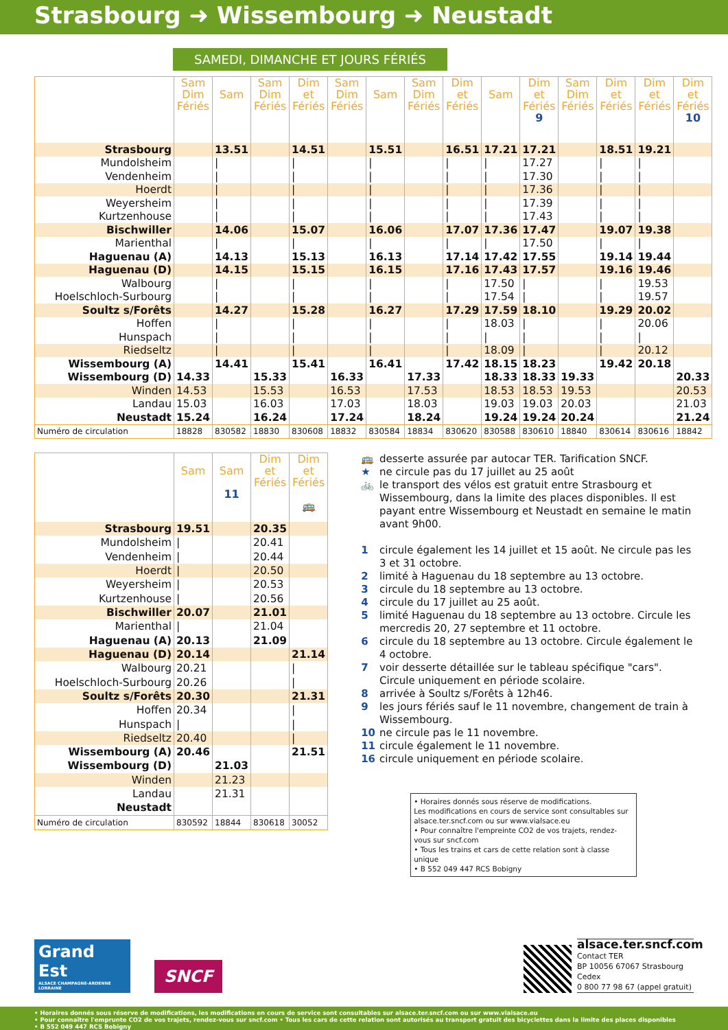Strasbourg ➜ Wissembourg ➜ Neustadt
SAMEDI, DIMANCHE ET JOURS FÉRIÉS
| | Sam Dim Fériés | Sam | Sam Dim Fériés | Dim et Fériés | Sam Dim Fériés | Sam | Sam Dim Fériés | Dim et Fériés | Sam | Dim et Fériés 9 | Sam Dim Fériés | Dim et Fériés | Dim et Fériés | Dim et Fériés 10 |
| --- | --- | --- | --- | --- | --- | --- | --- | --- | --- | --- | --- | --- | --- | --- |
| Strasbourg | | 13.51 | | 14.51 | | 15.51 | | 16.51 | 17.21 | 17.21 | | 18.51 | 19.21 | |
| Mundolsheim | | / | | / | | / | | / | / | 17.27 | | / | / | |
| Vendenheim | | / | | / | | / | | / | / | 17.30 | | / | / | |
| Hoerdt | | / | | / | | / | | / | / | 17.36 | | / | / | |
| Weyersheim | | / | | / | | / | | / | / | 17.39 | | / | / | |
| Kurtzenhouse | | / | | / | | / | | / | / | 17.43 | | / | / | |
| Bischwiller | | 14.06 | | 15.07 | | 16.06 | | 17.07 | 17.36 | 17.47 | | 19.07 | 19.38 | |
| Marienthal | | / | | / | | / | | / | / | 17.50 | | / | / | |
| Haguenau (A) | | 14.13 | | 15.13 | | 16.13 | | 17.14 | 17.42 | 17.55 | | 19.14 | 19.44 | |
| Haguenau (D) | | 14.15 | | 15.15 | | 16.15 | | 17.16 | 17.43 | 17.57 | | 19.16 | 19.46 | |
| Walbourg | | / | | / | | / | | / | 17.50 | / | | / | 19.53 | |
| Hoelschloch-Surbourg | | / | | / | | / | | / | 17.54 | / | | / | 19.57 | |
| Soultz s/Forêts | | 14.27 | | 15.28 | | 16.27 | | 17.29 | 17.59 | 18.10 | | 19.29 | 20.02 | |
| Hoffen | | / | | / | | / | | / | 18.03 | / | | / | 20.06 | |
| Hunspach | | / | | / | | / | | / | / | / | | / | / | |
| Riedseltz | | / | | / | | / | | / | 18.09 | / | | / | 20.12 | |
| Wissembourg (A) | | 14.41 | | 15.41 | | 16.41 | | 17.42 | 18.15 | 18.23 | | 19.42 | 20.18 | |
| Wissembourg (D) | 14.33 | | 15.33 | | 16.33 | | 17.33 | | 18.33 | 18.33 | 19.33 | | | 20.33 |
| Winden | 14.53 | | 15.53 | | 16.53 | | 17.53 | | 18.53 | 18.53 | 19.53 | | | 20.53 |
| Landau | 15.03 | | 16.03 | | 17.03 | | 18.03 | | 19.03 | 19.03 | 20.03 | | | 21.03 |
| Neustadt | 15.24 | | 16.24 | | 17.24 | | 18.24 | | 19.24 | 19.24 | 20.24 | | | 21.24 |
| Numéro de circulation | 18828 | 830582 | 18830 | 830608 | 18832 | 830584 | 18834 | 830620 | 830588 | 830610 | 18840 | 830614 | 830616 | 18842 |
| | Sam | Sam 11 | Dim et Fériés | Dim et Fériés 🚌 |
| --- | --- | --- | --- | --- |
| Strasbourg | 19.51 | | 20.35 | |
| Mundolsheim | / | | 20.41 | |
| Vendenheim | / | | 20.44 | |
| Hoerdt | / | | 20.50 | |
| Weyersheim | / | | 20.53 | |
| Kurtzenhouse | / | | 20.56 | |
| Bischwiller | 20.07 | | 21.01 | |
| Marienthal | / | | 21.04 | |
| Haguenau (A) | 20.13 | | 21.09 | |
| Haguenau (D) | 20.14 | | | 21.14 |
| Walbourg | 20.21 | | | / |
| Hoelschloch-Surbourg | 20.26 | | | / |
| Soultz s/Forêts | 20.30 | | | 21.31 |
| Hoffen | 20.34 | | | / |
| Hunspach | / | | | / |
| Riedseltz | 20.40 | | | / |
| Wissembourg (A) | 20.46 | | | 21.51 |
| Wissembourg (D) | | 21.03 | | |
| Winden | | 21.23 | | |
| Landau | | 21.31 | | |
| Neustadt | | | | |
| Numéro de circulation | 830592 | 18844 | 830618 | 30052 |
| 🚌 | desserte assurée par autocar TER. Tarification SNCF. |
| ★ | ne circule pas du 17 juillet au 25 août |
| 🚲 | le transport des vélos est gratuit entre Strasbourg et Wissembourg, dans la limite des places disponibles. Il est payant entre Wissembourg et Neustadt en semaine le matin avant 9h00. |
| 1 | circule également les 14 juillet et 15 août. Ne circule pas les 3 et 31 octobre. |
| 2 | limité à Haguenau du 18 septembre au 13 octobre. |
| 3 | circule du 18 septembre au 13 octobre. |
| 4 | circule du 17 juillet au 25 août. |
| 5 | limité Haguenau du 18 septembre au 13 octobre. Circule les mercredis 20, 27 septembre et 11 octobre. |
| 6 | circule du 18 septembre au 13 octobre. Circule également le 4 octobre. |
| 7 | voir desserte détaillée sur le tableau spécifique "cars". Circule uniquement en période scolaire. |
| 8 | arrivée à Soultz s/Forêts à 12h46. |
| 9 | les jours fériés sauf le 11 novembre, changement de train à Wissembourg. |
| 10 | ne circule pas le 11 novembre. |
| 11 | circule également le 11 novembre. |
| 16 | circule uniquement en période scolaire. |
• Horaires donnés sous réserve de modifications.
Les modifications en cours de service sont consultables sur alsace.ter.sncf.com ou sur www.vialsace.eu
• Pour connaître l'empreinte CO2 de vos trajets, rendez-vous sur sncf.com
• Tous les trains et cars de cette relation sont à classe unique
• B 552 049 447 RCS Bobigny
Grand Est
ALSACE CHAMPAGNE-ARDENNE LORRAINE
SNCF
alsace.ter.sncf.com
Contact TER
BP 10056 67067 Strasbourg Cedex
0 800 77 98 67 (appel gratuit)
• Horaires donnés sous réserve de modifications, les modifications en cours de service sont consultables sur alsace.ter.sncf.com ou sur www.vialsace.eu
• Pour connaître l'emprunte CO2 de vos trajets, rendez-vous sur sncf.com • Tous les cars de cette relation sont autorisés au transport gratuit des bicyclettes dans la limite des places disponibles
• B 552 049 447 RCS Bobigny